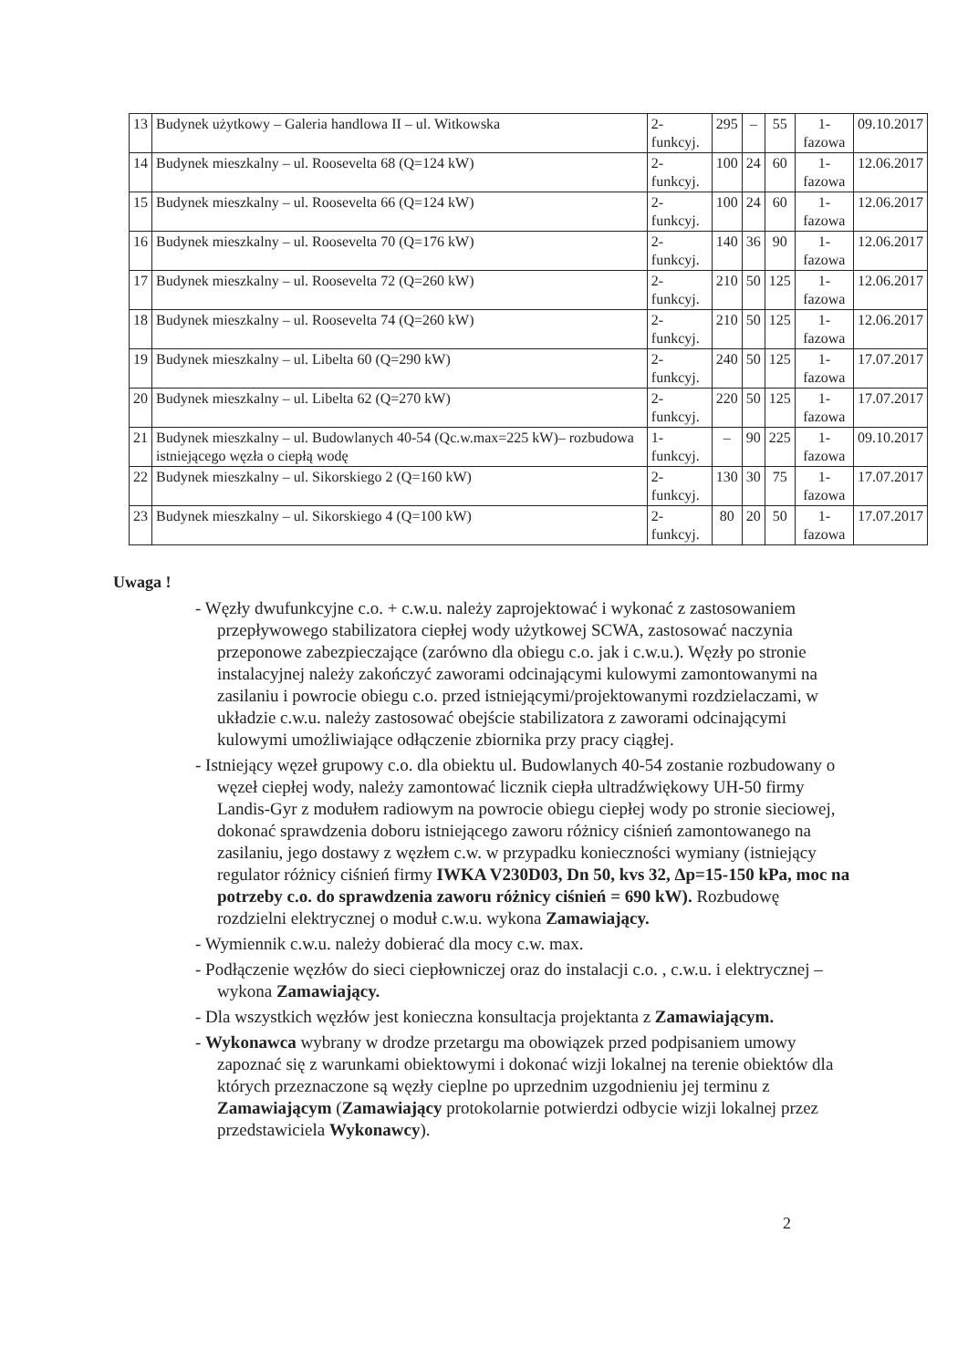| 13 | Budynek użytkowy – Galeria handlowa II – ul. Witkowska | 2-funkcyj. | 295 | – | 55 | 1-fazowa | 09.10.2017 |
| 14 | Budynek mieszkalny – ul. Roosevelta 68 (Q=124 kW) | 2-funkcyj. | 100 | 24 | 60 | 1-fazowa | 12.06.2017 |
| 15 | Budynek mieszkalny – ul. Roosevelta 66 (Q=124 kW) | 2-funkcyj. | 100 | 24 | 60 | 1-fazowa | 12.06.2017 |
| 16 | Budynek mieszkalny – ul. Roosevelta 70 (Q=176 kW) | 2-funkcyj. | 140 | 36 | 90 | 1-fazowa | 12.06.2017 |
| 17 | Budynek mieszkalny – ul. Roosevelta 72 (Q=260 kW) | 2-funkcyj. | 210 | 50 | 125 | 1-fazowa | 12.06.2017 |
| 18 | Budynek mieszkalny – ul. Roosevelta 74 (Q=260 kW) | 2-funkcyj. | 210 | 50 | 125 | 1-fazowa | 12.06.2017 |
| 19 | Budynek mieszkalny – ul. Libelta 60 (Q=290 kW) | 2-funkcyj. | 240 | 50 | 125 | 1-fazowa | 17.07.2017 |
| 20 | Budynek mieszkalny – ul. Libelta 62 (Q=270 kW) | 2-funkcyj. | 220 | 50 | 125 | 1-fazowa | 17.07.2017 |
| 21 | Budynek mieszkalny – ul. Budowlanych 40-54 (Qc.w.max=225 kW)– rozbudowa istniejącego węzła o ciepłą wodę | 1-funkcyj. | – | 90 | 225 | 1-fazowa | 09.10.2017 |
| 22 | Budynek mieszkalny – ul. Sikorskiego 2 (Q=160 kW) | 2-funkcyj. | 130 | 30 | 75 | 1-fazowa | 17.07.2017 |
| 23 | Budynek mieszkalny – ul. Sikorskiego 4 (Q=100 kW) | 2-funkcyj. | 80 | 20 | 50 | 1-fazowa | 17.07.2017 |
Uwaga !
- Węzły dwufunkcyjne c.o. + c.w.u. należy zaprojektować i wykonać z zastosowaniem przepływowego stabilizatora ciepłej wody użytkowej SCWA, zastosować naczynia przeponowe zabezpieczające (zarówno dla obiegu c.o. jak i c.w.u.). Węzły po stronie instalacyjnej należy zakończyć zaworami odcinającymi kulowymi zamontowanymi na zasilaniu i powrocie obiegu c.o. przed istniejącymi/projektowanymi rozdzielaczami, w układzie c.w.u. należy zastosować obejście stabilizatora z zaworami odcinającymi kulowymi umożliwiające odłączenie zbiornika przy pracy ciągłej.
- Istniejący węzeł grupowy c.o. dla obiektu ul. Budowlanych 40-54 zostanie rozbudowany o węzeł ciepłej wody, należy zamontować licznik ciepła ultradźwiękowy UH-50 firmy Landis-Gyr z modułem radiowym na powrocie obiegu ciepłej wody po stronie sieciowej, dokonać sprawdzenia doboru istniejącego zaworu różnicy ciśnień zamontowanego na zasilaniu, jego dostawy z węzłem c.w. w przypadku konieczności wymiany (istniejący regulator różnicy ciśnień firmy IWKA V230D03, Dn 50, kvs 32, Δp=15-150 kPa, moc na potrzeby c.o. do sprawdzenia zaworu różnicy ciśnień = 690 kW). Rozbudowę rozdzielni elektrycznej o moduł c.w.u. wykona Zamawiający.
- Wymiennik c.w.u. należy dobierać dla mocy c.w. max.
- Podłączenie węzłów do sieci ciepłowniczej oraz do instalacji c.o. , c.w.u. i elektrycznej – wykona Zamawiający.
- Dla wszystkich węzłów jest konieczna konsultacja projektanta z Zamawiającym.
- Wykonawca wybrany w drodze przetargu ma obowiązek przed podpisaniem umowy zapoznać się z warunkami obiektowymi i dokonać wizji lokalnej na terenie obiektów dla których przeznaczone są węzły cieplne po uprzednim uzgodnieniu jej terminu z Zamawiającym (Zamawiający protokolarnie potwierdzi odbycie wizji lokalnej przez przedstawiciela Wykonawcy).
2